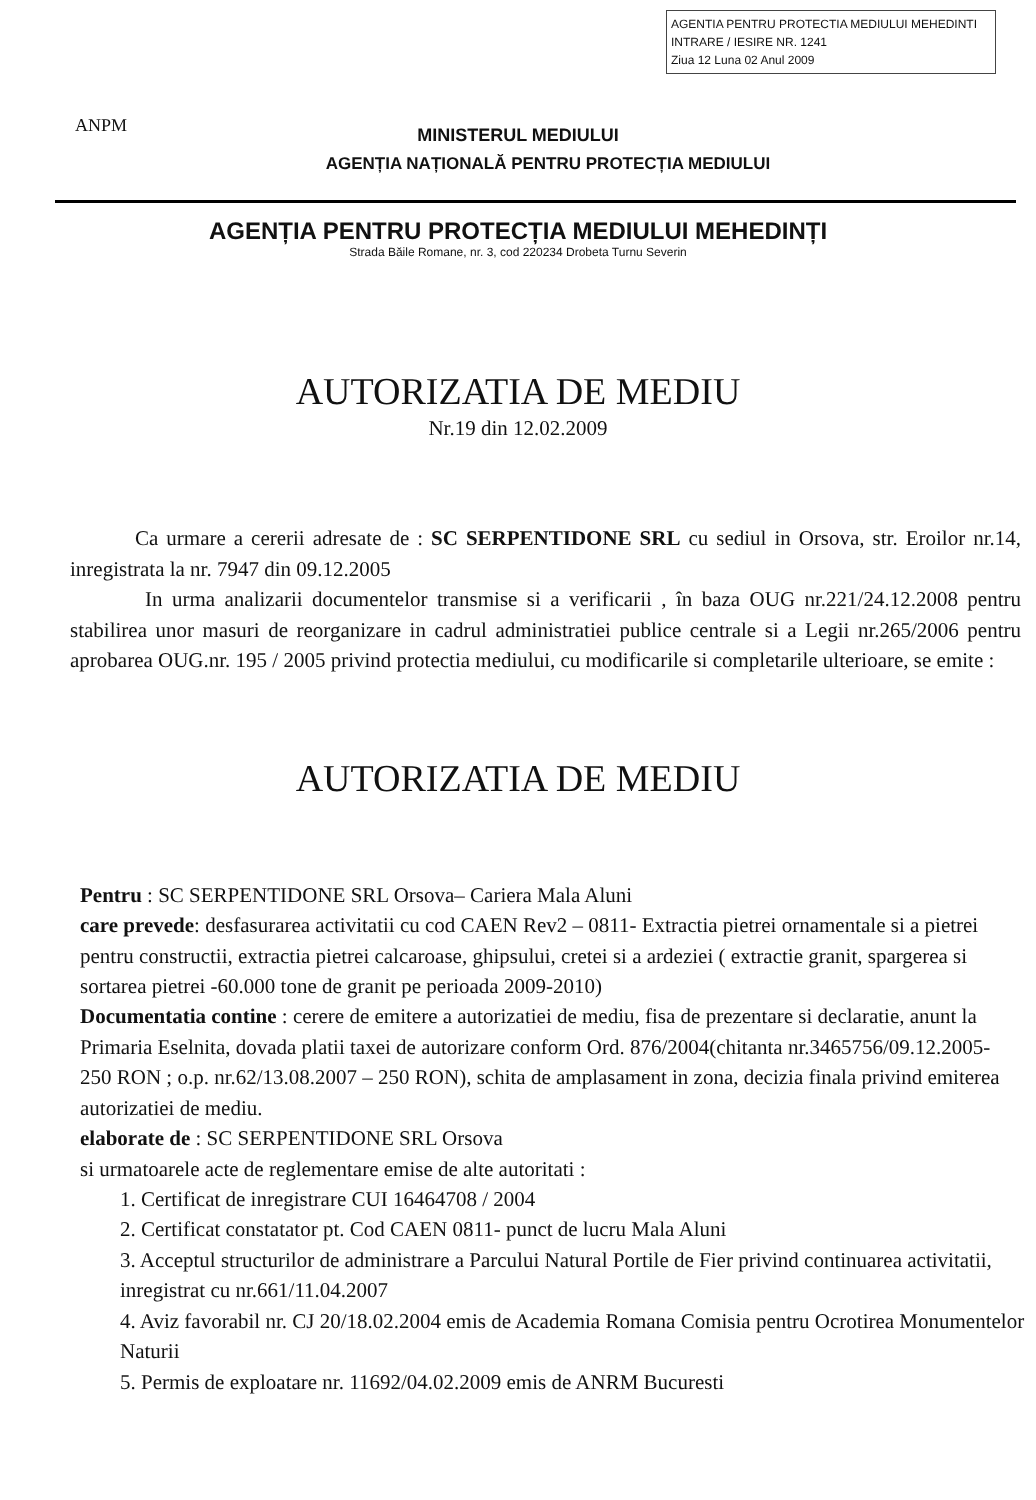AGENTIA PENTRU PROTECTIA MEDIULUI MEHEDINTI
INTRARE / IESIRE NR. 1241
Ziua 12 Luna 02 Anul 2009
ANPM
MINISTERUL MEDIULUI
AGENȚIA NAȚIONALĂ PENTRU PROTECȚIA MEDIULUI
AGENȚIA PENTRU PROTECȚIA MEDIULUI MEHEDINȚI
Strada Băile Romane, nr. 3, cod 220234 Drobeta Turnu Severin
AUTORIZATIA DE MEDIU
Nr.19 din 12.02.2009
Ca urmare a cererii adresate de : SC SERPENTIDONE SRL cu sediul in Orsova, str. Eroilor nr.14, inregistrata la nr. 7947 din 09.12.2005
In urma analizarii documentelor transmise si a verificarii , în baza OUG nr.221/24.12.2008 pentru stabilirea unor masuri de reorganizare in cadrul administratiei publice centrale si a Legii nr.265/2006 pentru aprobarea OUG.nr. 195 / 2005 privind protectia mediului, cu modificarile si completarile ulterioare, se emite :
AUTORIZATIA DE MEDIU
Pentru : SC SERPENTIDONE SRL Orsova– Cariera Mala Aluni
care prevede: desfasurarea activitatii cu cod CAEN Rev2 – 0811- Extractia pietrei ornamentale si a pietrei pentru constructii, extractia pietrei calcaroase, ghipsului, cretei si a ardeziei ( extractie granit, spargerea si sortarea pietrei -60.000 tone de granit pe perioada 2009-2010)
Documentatia contine : cerere de emitere a autorizatiei de mediu, fisa de prezentare si declaratie, anunt la Primaria Eselnita, dovada platii taxei de autorizare conform Ord. 876/2004(chitanta nr.3465756/09.12.2005-250 RON ; o.p. nr.62/13.08.2007 – 250 RON), schita de amplasament in zona, decizia finala privind emiterea autorizatiei de mediu.
elaborate de : SC SERPENTIDONE SRL Orsova
si urmatoarele acte de reglementare emise de alte autoritati :
1. Certificat de inregistrare CUI 16464708 / 2004
2. Certificat constatator pt. Cod CAEN 0811- punct de lucru Mala Aluni
3. Acceptul structurilor de administrare a Parcului Natural Portile de Fier privind continuarea activitatii, inregistrat cu nr.661/11.04.2007
4. Aviz favorabil nr. CJ 20/18.02.2004 emis de Academia Romana Comisia pentru Ocrotirea Monumentelor Naturii
5. Permis de exploatare nr. 11692/04.02.2009 emis de ANRM Bucuresti